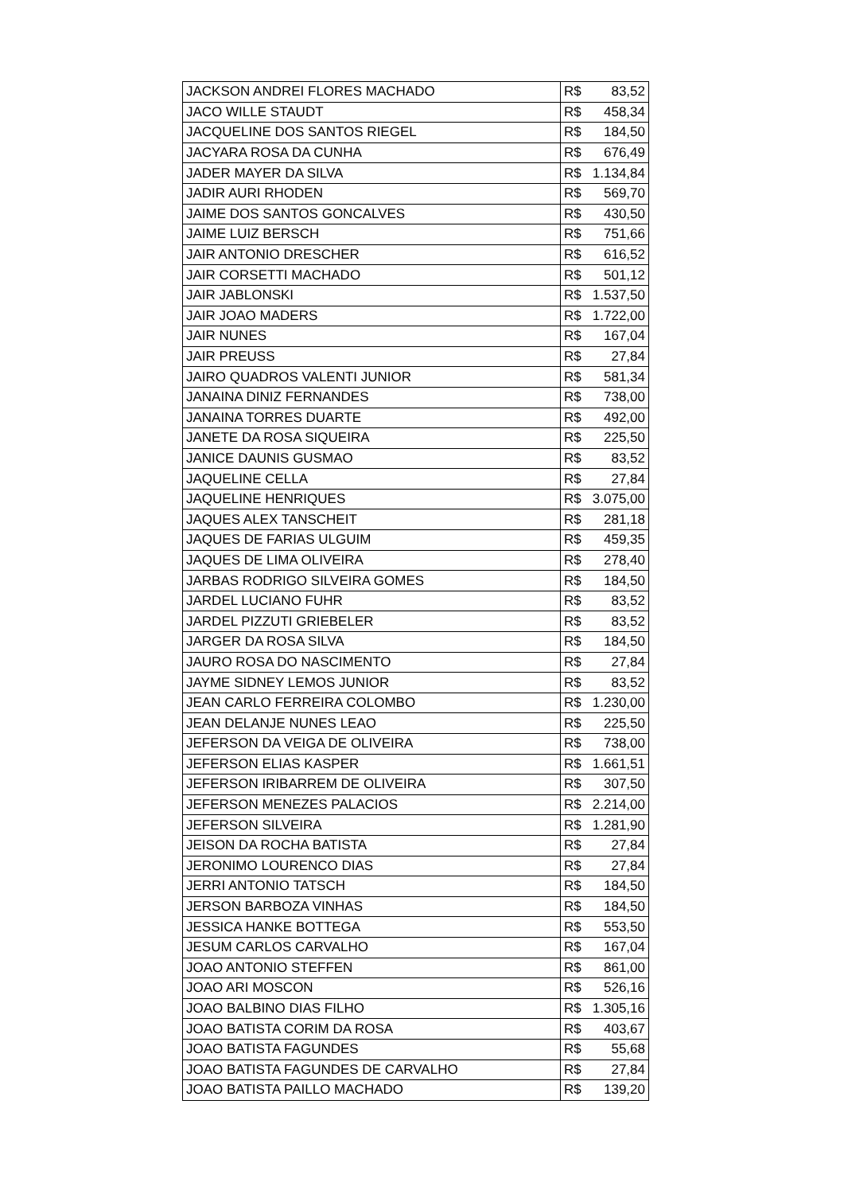| JACKSON ANDREI FLORES MACHADO | R$ 83,52 |
| JACO WILLE STAUDT | R$ 458,34 |
| JACQUELINE DOS SANTOS RIEGEL | R$ 184,50 |
| JACYARA ROSA DA CUNHA | R$ 676,49 |
| JADER MAYER DA SILVA | R$ 1.134,84 |
| JADIR AURI RHODEN | R$ 569,70 |
| JAIME DOS SANTOS GONCALVES | R$ 430,50 |
| JAIME LUIZ BERSCH | R$ 751,66 |
| JAIR ANTONIO DRESCHER | R$ 616,52 |
| JAIR CORSETTI MACHADO | R$ 501,12 |
| JAIR JABLONSKI | R$ 1.537,50 |
| JAIR JOAO MADERS | R$ 1.722,00 |
| JAIR NUNES | R$ 167,04 |
| JAIR PREUSS | R$ 27,84 |
| JAIRO QUADROS VALENTI JUNIOR | R$ 581,34 |
| JANAINA DINIZ FERNANDES | R$ 738,00 |
| JANAINA TORRES DUARTE | R$ 492,00 |
| JANETE DA ROSA SIQUEIRA | R$ 225,50 |
| JANICE DAUNIS GUSMAO | R$ 83,52 |
| JAQUELINE CELLA | R$ 27,84 |
| JAQUELINE HENRIQUES | R$ 3.075,00 |
| JAQUES ALEX TANSCHEIT | R$ 281,18 |
| JAQUES DE FARIAS ULGUIM | R$ 459,35 |
| JAQUES DE LIMA OLIVEIRA | R$ 278,40 |
| JARBAS RODRIGO SILVEIRA GOMES | R$ 184,50 |
| JARDEL LUCIANO FUHR | R$ 83,52 |
| JARDEL PIZZUTI GRIEBELER | R$ 83,52 |
| JARGER DA ROSA SILVA | R$ 184,50 |
| JAURO ROSA DO NASCIMENTO | R$ 27,84 |
| JAYME SIDNEY LEMOS JUNIOR | R$ 83,52 |
| JEAN CARLO FERREIRA COLOMBO | R$ 1.230,00 |
| JEAN DELANJE NUNES LEAO | R$ 225,50 |
| JEFERSON DA VEIGA DE OLIVEIRA | R$ 738,00 |
| JEFERSON ELIAS KASPER | R$ 1.661,51 |
| JEFERSON IRIBARREM DE OLIVEIRA | R$ 307,50 |
| JEFERSON MENEZES PALACIOS | R$ 2.214,00 |
| JEFERSON SILVEIRA | R$ 1.281,90 |
| JEISON DA ROCHA BATISTA | R$ 27,84 |
| JERONIMO LOURENCO DIAS | R$ 27,84 |
| JERRI ANTONIO TATSCH | R$ 184,50 |
| JERSON BARBOZA VINHAS | R$ 184,50 |
| JESSICA HANKE BOTTEGA | R$ 553,50 |
| JESUM CARLOS CARVALHO | R$ 167,04 |
| JOAO ANTONIO STEFFEN | R$ 861,00 |
| JOAO ARI MOSCON | R$ 526,16 |
| JOAO BALBINO DIAS FILHO | R$ 1.305,16 |
| JOAO BATISTA CORIM DA ROSA | R$ 403,67 |
| JOAO BATISTA FAGUNDES | R$ 55,68 |
| JOAO BATISTA FAGUNDES DE CARVALHO | R$ 27,84 |
| JOAO BATISTA PAILLO MACHADO | R$ 139,20 |